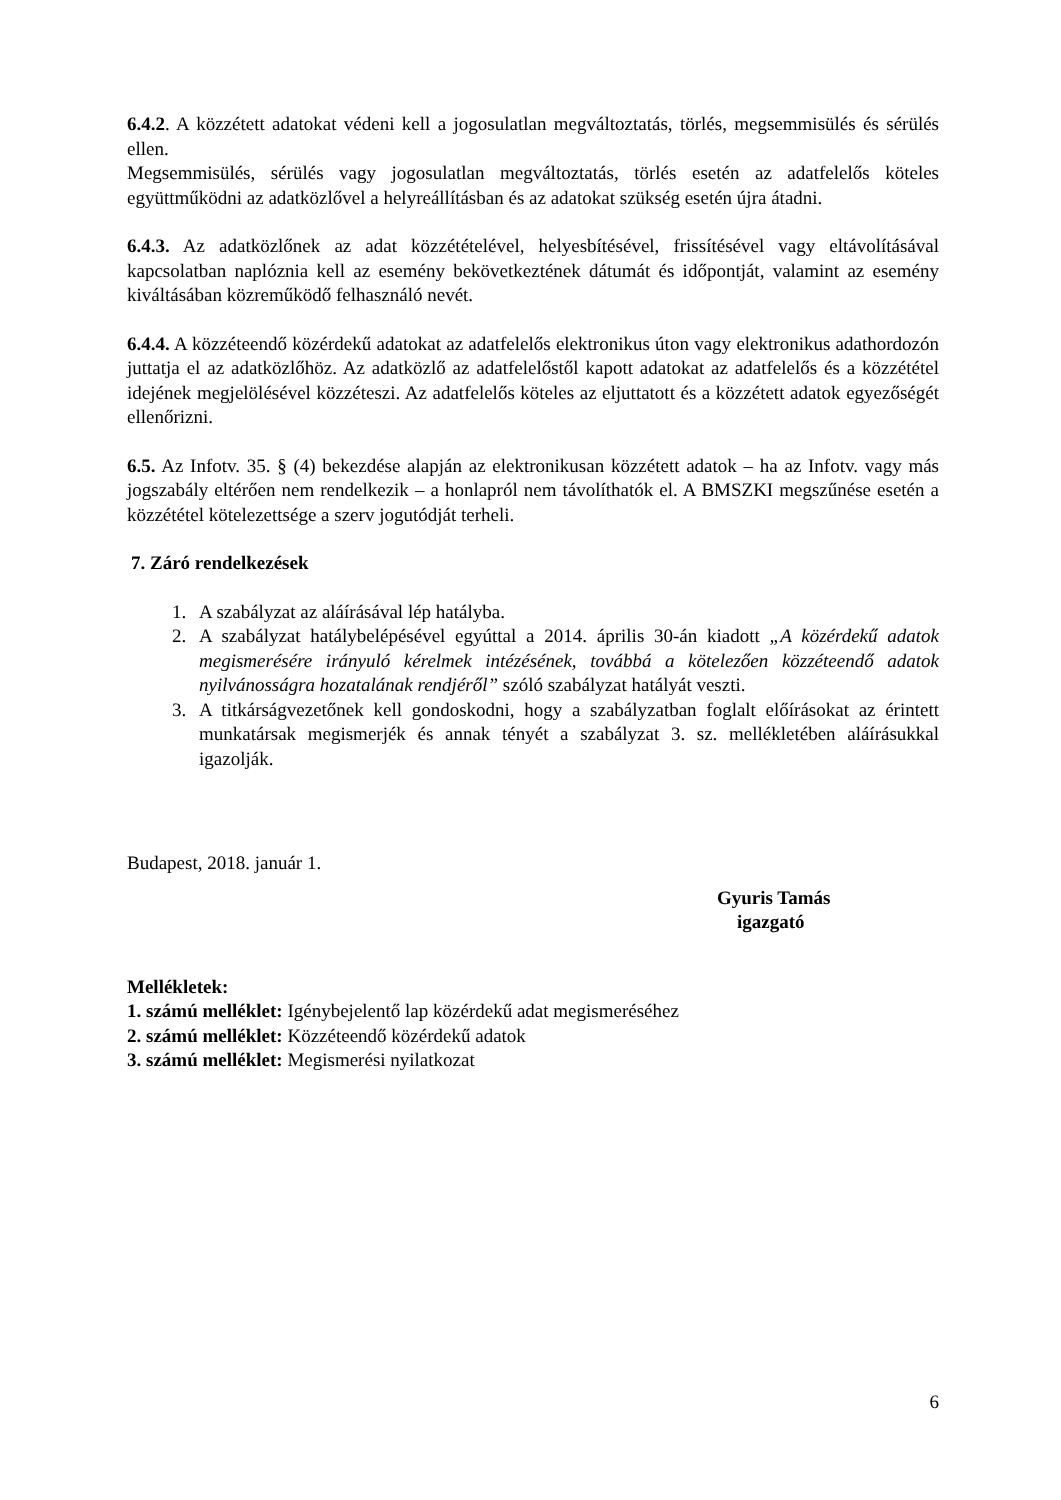6.4.2. A közzétett adatokat védeni kell a jogosulatlan megváltoztatás, törlés, megsemmisülés és sérülés ellen.
Megsemmisülés, sérülés vagy jogosulatlan megváltoztatás, törlés esetén az adatfelelős köteles együttműködni az adatközlővel a helyreállításban és az adatokat szükség esetén újra átadni.
6.4.3. Az adatközlőnek az adat közzétételével, helyesbítésével, frissítésével vagy eltávolításával kapcsolatban naplóznia kell az esemény bekövetkeztének dátumát és időpontját, valamint az esemény kiváltásában közreműködő felhasználó nevét.
6.4.4. A közzéteendő közérdekű adatokat az adatfelelős elektronikus úton vagy elektronikus adathordozón juttatja el az adatközlőhöz. Az adatközlő az adatfelelőstől kapott adatokat az adatfelelős és a közzététel idejének megjelölésével közzéteszi. Az adatfelelős köteles az eljuttatott és a közzétett adatok egyezőségét ellenőrizni.
6.5. Az Infotv. 35. § (4) bekezdése alapján az elektronikusan közzétett adatok – ha az Infotv. vagy más jogszabály eltérően nem rendelkezik – a honlapról nem távolíthatók el. A BMSZKI megszűnése esetén a közzététel kötelezettsége a szerv jogutódját terheli.
7. Záró rendelkezések
1. A szabályzat az aláírásával lép hatályba.
2. A szabályzat hatálybelépésével egyúttal a 2014. április 30-án kiadott „A közérdekű adatok megismerésére irányuló kérelmek intézésének, továbbá a kötelezően közzéteendő adatok nyilvánosságra hozatalának rendjéről” szóló szabályzat hatályát veszti.
3. A titkárságvezetőnek kell gondoskodni, hogy a szabályzatban foglalt előírásokat az érintett munkatársak megismerjék és annak tényét a szabályzat 3. sz. mellékletében aláírásukkal igazolják.
Budapest, 2018. január 1.
Gyuris Tamás
igazgató
Mellékletek:
1. számú melléklet: Igénybejelentő lap közérdekű adat megismeréséhez
2. számú melléklet: Közzéteendő közérdekű adatok
3. számú melléklet: Megismerési nyilatkozat
6